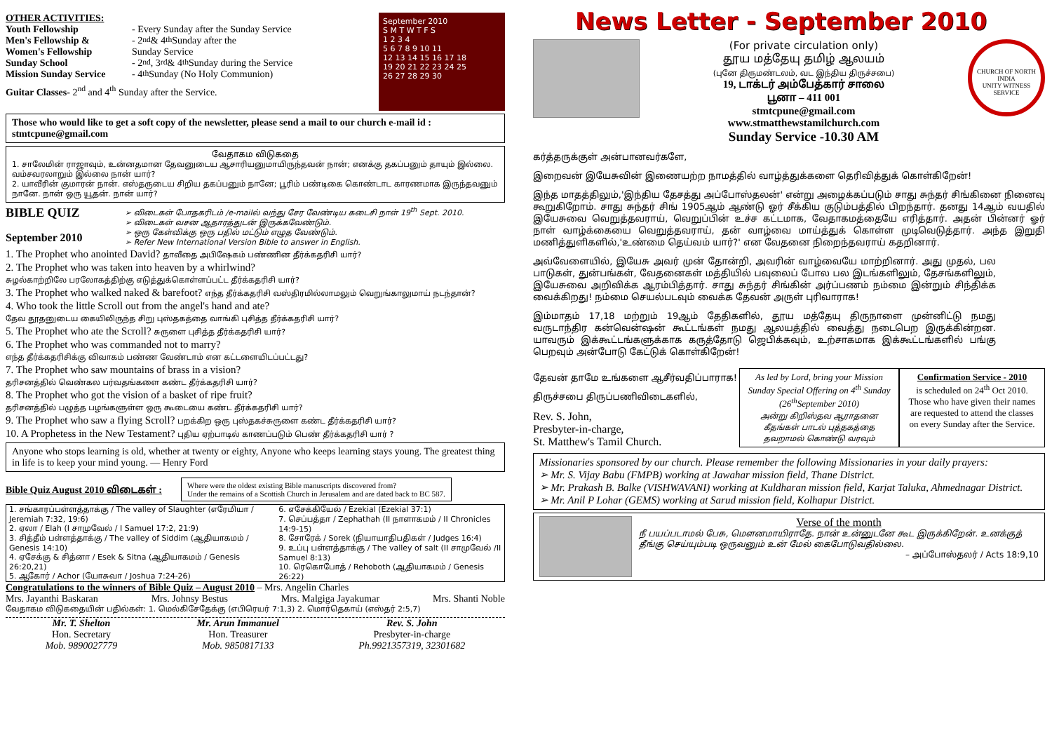OTHER ACTIVITIES:
Youth Fellowship - Every Sunday after the Sunday Service
Men's Fellowship & - 2<sup>nd</sup> & 4<sup>th</sup> Sunday after the
Women's Fellowship Sunday Service
Sunday School - 2<sup>nd</sup>, 3<sup>rd</sup> & 4<sup>th</sup> Sunday during the Service
Mission Sunday Service - 4<sup>th</sup> Sunday (No Holy Communion)
Guitar Classes- 2<sup>nd</sup> and 4<sup>th</sup> Sunday after the Service.
September 2010
S M T W T F S
1 2 3 4
5 6 7 8 9 10 11
12 13 14 15 16 17 18
19 20 21 22 23 24 25
26 27 28 29 30
Those who would like to get a soft copy of the newsletter, please send a mail to our church e-mail id : stmtcpune@gmail.com
வேதாகம விடுகதை
1. சாலேமின் ராஜாவும், உன்னதமான தேவனுடைய ஆசாரியனுமாயிருந்தவன் நான்; எனக்கு தகப்பனும் தாயும் இல்லை. வம்சவரலாறும் இல்லை நான் யார்?
2. யாவீரின் குமாரன் நான். எஸ்தருடைய சிறிய தகப்பனும் நானே; பூரிம் பண்டிகை கொண்டாட காரணமாக இருந்தவனும் நானே. நான் ஒரு யூதன். நான் யார்?
BIBLE QUIZ
September 2010
➢ விடைகள் போதகரிடம் /e-mailல் வந்து சேர வேண்டிய கடைசி நாள் 19<sup>th</sup> Sept. 2010.
➢ விடைகள் வசன ஆதாரத்துடன் இருக்கவேண்டும்.
➢ ஒரு கேள்விக்கு ஒரு பதில் மட்டும் எழுத வேண்டும்.
➢ Refer New International Version Bible to answer in English.
1. The Prophet who anointed David? தாவீதை அபிஷேகம் பண்ணின தீர்க்கதரிசி யார்?
2. The Prophet who was taken into heaven by a whirlwind?
சுழல்காற்றிலே பரலோகத்திற்கு எடுத்துக்கொள்ளப்பட்ட தீர்க்கதரிசி யார்?
3. The Prophet who walked naked & barefoot? எந்த தீர்க்கதரிசி வஸ்திரமில்லாமலும் வெறுங்காலுமாய் நடந்தான்?
4. Who took the little Scroll out from the angel's hand and ate?
தேவ தூதனுடைய கையிலிருந்த சிறு புஸ்தகத்தை வாங்கி புசித்த தீர்க்கதரிசி யார்?
5. The Prophet who ate the Scroll? சுருளை புசித்த தீர்க்கதரிசி யார்?
6. The Prophet who was commanded not to marry?
எந்த தீர்க்கதரிசிக்கு விவாகம் பண்ண வேண்டாம் என கட்டளையிடப்பட்டது?
7. The Prophet who saw mountains of brass in a vision?
தரிசனத்தில் வெண்கல பர்வதங்களை கண்ட தீர்க்கதரிசி யார்?
8. The Prophet who got the vision of a basket of ripe fruit?
தரிசனத்தில் பழுத்த பழங்களுள்ள ஒரு கூடையை கண்ட தீர்க்கதரிசி யார்?
9. The Prophet who saw a flying Scroll? பறக்கிற ஒரு புஸ்தகச்சுருளை கண்ட தீர்க்கதரிசி யார்?
10. A Prophetess in the New Testament? புதிய ஏற்பாடில் காணப்படும் பெண் தீர்க்கதரிசி யார் ?
Anyone who stops learning is old, whether at twenty or eighty, Anyone who keeps learning stays young. The greatest thing in life is to keep your mind young. — Henry Ford
Bible Quiz August 2010 விடைகள் :
Where were the oldest existing Bible manuscripts discovered from?
Under the remains of a Scottish Church in Jerusalem and are dated back to BC 587.
| 1. சங்காரப்பள்ளத்தாக்கு / The valley of Slaughter (எரேமியா / Jeremiah 7:32, 19:6) 2. ஏலா / Elah (I சாமுவேல் / I Samuel 17:2, 21:9) 3. சித்தீம் பள்ளத்தாக்கு / The valley of Siddim (ஆதியாகமம் / Genesis 14:10) 4. ஏசேக்கு & சித்னா / Esek & Sitna (ஆதியாகமம் / Genesis 26:20,21) 5. ஆகோர் / Achor (யோசுவா / Joshua 7:24-26) | 6. எசேக்கியேல் / Ezekial (Ezekial 37:1) 7. செப்பத்தா / Zephathah (II நாளாகமம் / II Chronicles 14:9-15) 8. சோரேக் / Sorek (நியாயாதிபதிகள் / Judges 16:4) 9. உப்பு பள்ளத்தாக்கு / The valley of salt (II சாமுவேல் /II Samuel 8:13) 10. ரெகொபோத் / Rehoboth (ஆதியாகமம் / Genesis 26:22) |
Congratulations to the winners of Bible Quiz – August 2010 – Mrs. Angelin Charles
Mrs. Jayanthi Baskaran Mrs. Johnsy Bestus Mrs. Malgiga Jayakumar Mrs. Shanti Noble
வேதாகம விடுகதையின் பதில்கள்: 1. மெல்கிசேதேக்கு (எபிரெயர் 7:1,3) 2. மொர்தெகாய் (எஸ்தர் 2:5,7)
Mr. T. Shelton
Hon. Secretary
Mob. 9890027779
Mr. Arun Immanuel
Hon. Treasurer
Mob. 9850817133
Rev. S. John
Presbyter-in-charge
Ph.9921357319, 32301682
News Letter - September 2010
(For private circulation only)
தூய மத்தேயு தமிழ் ஆலயம்
(புனே திருமண்டலம், வட இந்திய திருச்சபை)
19, டாக்டர் அம்பேத்கார் சாலை
பூனா – 411 001
stmtcpune@gmail.com
www.stmatthewstamilchurch.com
Sunday Service -10.30 AM
CHURCH OF NORTH INDIA
UNITY WITNESS SERVICE
கர்த்தருக்குள் அன்பானவர்களே,
இறைவன் இயேசுவின் இணையற்ற நாமத்தில் வாழ்த்துக்களை தெரிவித்துக் கொள்கிறேன்!
இந்த மாதத்திலும்,'இந்திய தேசத்து அப்போஸ்தலன்' என்று அழைக்கப்படும் சாது சுந்தர் சிங்கினை நினைவு கூறுகிறோம். சாது சுந்தர் சிங் 1905ஆம் ஆண்டு ஓர் சீக்கிய குடும்பத்தில் பிறந்தார். தனது 14ஆம் வயதில் இயேசுவை வெறுத்தவராய், வெறுப்பின் உச்ச கட்டமாக, வேதாகமத்தையே எரித்தார். அதன் பின்னர் ஓர் நாள் வாழ்க்கையை வெறுத்தவராய், தன் வாழ்வை மாய்த்துக் கொள்ள முடிவெடுத்தார். அந்த இறுதி மணித்துளிகளில்,'உண்மை தெய்வம் யார்?' என வேதனை நிறைந்தவராய் கதறினார்.
அவ்வேளையில், இயேசு அவர் முன் தோன்றி, அவரின் வாழ்வையே மாற்றினார். அது முதல், பல பாடுகள், துன்பங்கள், வேதனைகள் மத்தியில் பவுலைப் போல பல இடங்களிலும், தேசங்களிலும், இயேசுவை அறிவிக்க ஆரம்பித்தார். சாது சுந்தர் சிங்கின் அர்ப்பணம் நம்மை இன்றும் சிந்திக்க வைக்கிறது! நம்மை செயல்படவும் வைக்க தேவன் அருள் புரிவாராக!
இம்மாதம் 17,18 மற்றும் 19ஆம் தேதிகளில், தூய மத்தேயு திருநாளை முன்னிட்டு நமது வருடாந்திர கன்வென்ஷன் கூட்டங்கள் நமது ஆலயத்தில் வைத்து நடைபெற இருக்கின்றன. யாவரும் இக்கூட்டங்களுக்காக கருத்தோடு ஜெபிக்கவும், உற்சாகமாக இக்கூட்டங்களில் பங்கு பெறவும் அன்போடு கேட்டுக் கொள்கிறேன்!
தேவன் தாமே உங்களை ஆசீர்வதிப்பாராக!
திருச்சபை திருப்பணிவிடைகளில்,
Rev. S. John,
Presbyter-in-charge,
St. Matthew's Tamil Church.
As led by Lord, bring your Mission Sunday Special Offering on 4<sup>th</sup> Sunday (26<sup>th</sup>September 2010)
அன்று கிறிஸ்தவ ஆராதனை கீதங்கள் பாடல் புத்தகத்தை தவறாமல் கொண்டு வரவும்
Confirmation Service - 2010
is scheduled on 24<sup>th</sup> Oct 2010.
Those who have given their names are requested to attend the classes on every Sunday after the Service.
Missionaries sponsored by our church. Please remember the following Missionaries in your daily prayers:
➢ Mr. S. Vijay Babu (FMPB) working at Jawahar mission field, Thane District.
➢ Mr. Prakash B. Balke (VISHWAVANI) working at Kuldharan mission field, Karjat Taluka, Ahmednagar District.
➢ Mr. Anil P Lohar (GEMS) working at Sarud mission field, Kolhapur District.
Verse of the month
நீ பயப்படாமல் பேசு, மௌனமாயிராதே. நான் உன்னுடனே கூட இருக்கிறேன். உனக்குத் தீங்கு செய்யும்படி ஒருவனும் உன் மேல் கைபோடுவதில்லை.
– அப்போஸ்தலர் / Acts 18:9,10